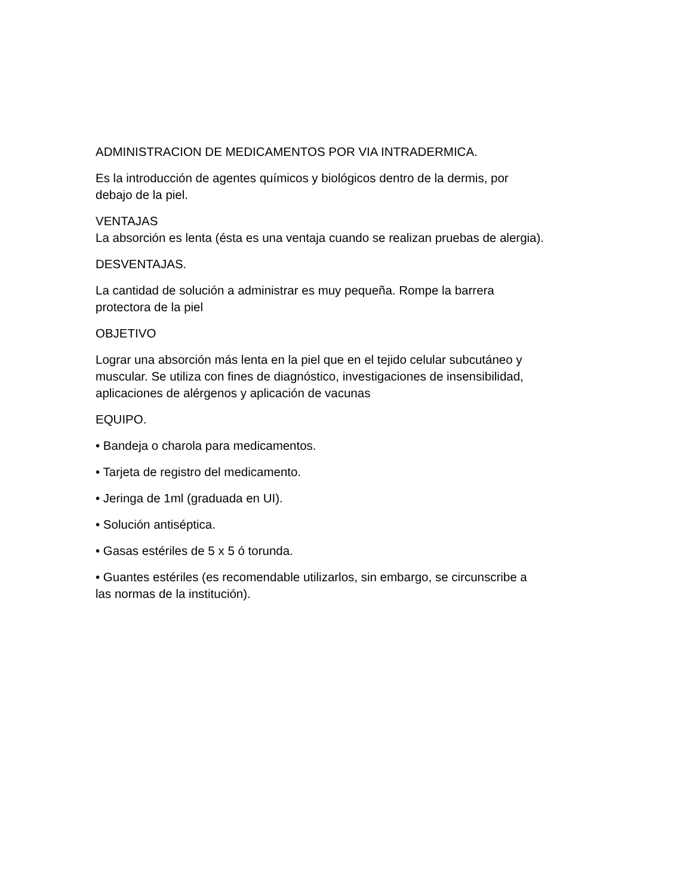ADMINISTRACION DE MEDICAMENTOS POR VIA INTRADERMICA.
Es la introducción de agentes químicos y biológicos dentro de la dermis, por
debajo de la piel.
VENTAJAS
La absorción es lenta (ésta es una ventaja cuando se realizan pruebas de alergia).
DESVENTAJAS.
La cantidad de solución a administrar es muy pequeña. Rompe la barrera
protectora de la piel
OBJETIVO
Lograr una absorción más lenta en la piel que en el tejido celular subcutáneo y
muscular. Se utiliza con fines de diagnóstico, investigaciones de insensibilidad,
aplicaciones de alérgenos y aplicación de vacunas
EQUIPO.
• Bandeja o charola para medicamentos.
• Tarjeta de registro del medicamento.
• Jeringa de 1ml (graduada en UI).
• Solución antiséptica.
• Gasas estériles de 5 x 5 ó torunda.
• Guantes estériles (es recomendable utilizarlos, sin embargo, se circunscribe a
las normas de la institución).